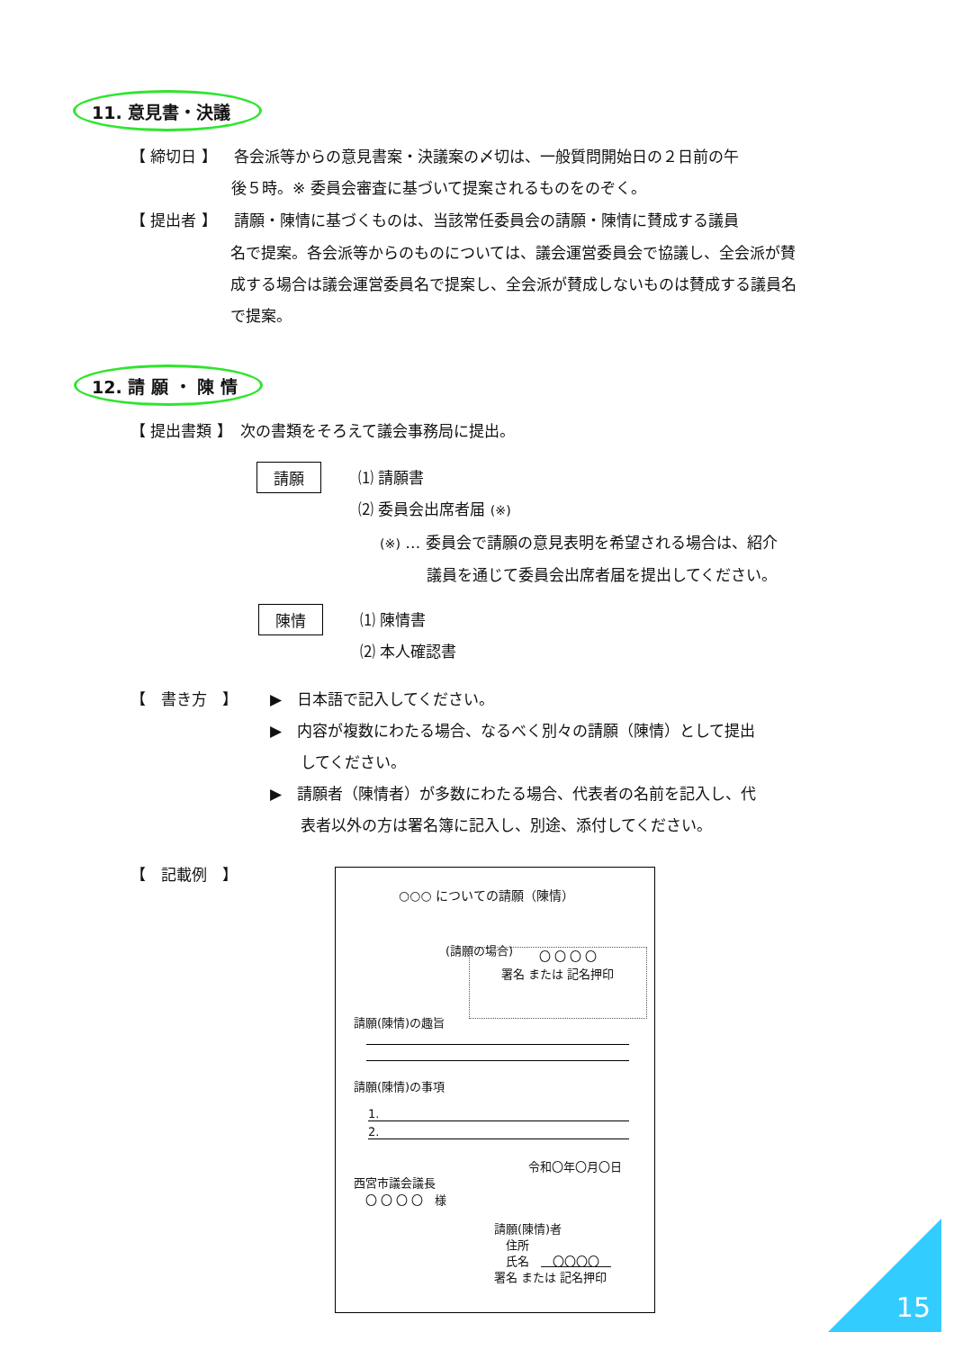11. 意見書・決議
【 締切日 】 各会派等からの意見書案・決議案の〆切は、一般質問開始日の２日前の午
後５時。※ 委員会審査に基づいて提案されるものをのぞく。
【 提出者 】 請願・陳情に基づくものは、当該常任委員会の請願・陳情に賛成する議員
名で提案。各会派等からのものについては、議会運営委員会で協議し、全会派が賛成する場合は議会運営委員名で提案し、全会派が賛成しないものは賛成する議員名で提案。
12. 請 願 ・ 陳 情
【 提出書類 】　次の書類をそろえて議会事務局に提出。
請願
⑴ 請願書
⑵ 委員会出席者届 (※)
(※) … 委員会で請願の意見表明を希望される場合は、紹介
議員を通じて委員会出席者届を提出してください。
陳情
⑴ 陳情書
⑵ 本人確認書
【　書き方　】
▶　日本語で記入してください。
▶　内容が複数にわたる場合、なるべく別々の請願（陳情）として提出
　　してください。
▶　請願者（陳情者）が多数にわたる場合、代表者の名前を記入し、代
　　表者以外の方は署名簿に記入し、別途、添付してください。
【　記載例　】
○○○ についての請願（陳情）
(請願の場合) 〇 〇 〇 〇
署名 または 記名押印
請願(陳情)の趣旨
請願(陳情)の事項
1.
2.
令和〇年〇月〇日
西宮市議会議長
　〇 〇 〇 〇　様
請願(陳情)者
　住所
　氏名　　〇〇〇〇　
署名 または 記名押印
15